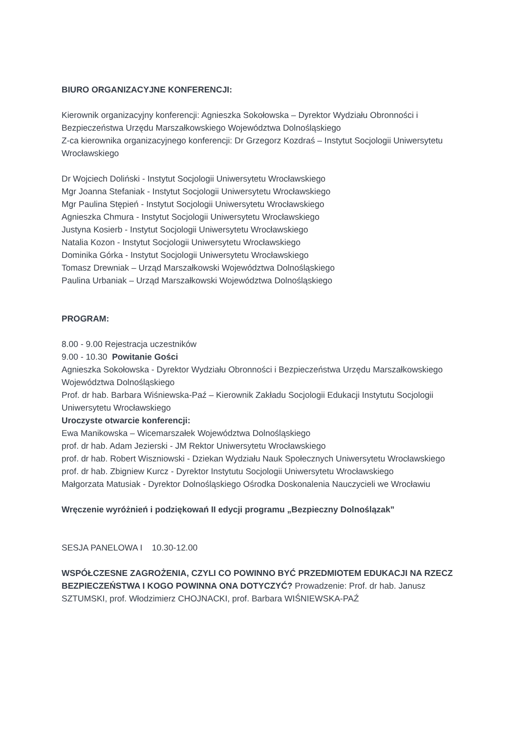BIURO ORGANIZACYJNE KONFERENCJI:
Kierownik organizacyjny konferencji: Agnieszka Sokołowska – Dyrektor Wydziału Obronności i Bezpieczeństwa Urzędu Marszałkowskiego Województwa Dolnośląskiego
Z-ca kierownika organizacyjnego konferencji: Dr Grzegorz Kozdraś – Instytut Socjologii Uniwersytetu Wrocławskiego
Dr Wojciech Doliński - Instytut Socjologii Uniwersytetu Wrocławskiego
Mgr Joanna Stefaniak - Instytut Socjologii Uniwersytetu Wrocławskiego
Mgr Paulina Stępień - Instytut Socjologii Uniwersytetu Wrocławskiego
Agnieszka Chmura - Instytut Socjologii Uniwersytetu Wrocławskiego
Justyna Kosierb - Instytut Socjologii Uniwersytetu Wrocławskiego
Natalia Kozon - Instytut Socjologii Uniwersytetu Wrocławskiego
Dominika Górka - Instytut Socjologii Uniwersytetu Wrocławskiego
Tomasz Drewniak – Urząd Marszałkowski Województwa Dolnośląskiego
Paulina Urbaniak – Urząd Marszałkowski Województwa Dolnośląskiego
PROGRAM:
8.00 - 9.00 Rejestracja uczestników
9.00 - 10.30 Powitanie Gości
Agnieszka Sokołowska - Dyrektor Wydziału Obronności i Bezpieczeństwa Urzędu Marszałkowskiego Województwa Dolnośląskiego
Prof. dr hab. Barbara Wiśniewska-Paź – Kierownik Zakładu Socjologii Edukacji Instytutu Socjologii Uniwersytetu Wrocławskiego
Uroczyste otwarcie konferencji:
Ewa Manikowska – Wicemarszałek Województwa Dolnośląskiego
prof. dr hab. Adam Jezierski - JM Rektor Uniwersytetu Wrocławskiego
prof. dr hab. Robert Wiszniowski - Dziekan Wydziału Nauk Społecznych Uniwersytetu Wrocławskiego
prof. dr hab. Zbigniew Kurcz - Dyrektor Instytutu Socjologii Uniwersytetu Wrocławskiego
Małgorzata Matusiak - Dyrektor Dolnośląskiego Ośrodka Doskonalenia Nauczycieli we Wrocławiu
Wręczenie wyróżnień i podziękowań II edycji programu „Bezpieczny Dolnoślązak”
SESJA PANELOWA I 10.30-12.00
WSPÓŁCZESNE ZAGROŻENIA, CZYLI CO POWINNO BYĆ PRZEDMIOTEM EDUKACJI NA RZECZ BEZPIECZEŃSTWA I KOGO POWINNA ONA DOTYCZYĆ? Prowadzenie: Prof. dr hab. Janusz SZTUMSKI, prof. Włodzimierz CHOJNACKI, prof. Barbara WIŚNIEWSKA-PAŹ